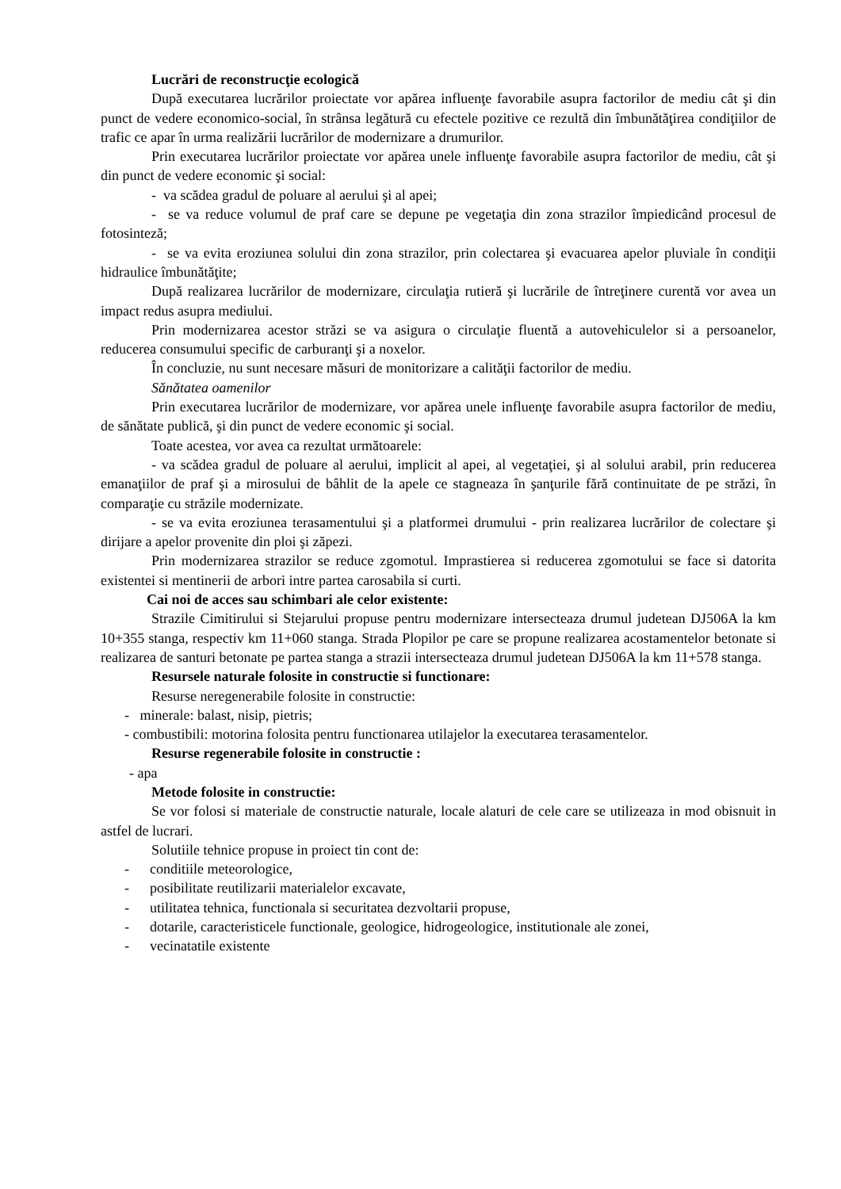Lucrări de reconstrucţie ecologică
După executarea lucrărilor proiectate vor apărea influenţe favorabile asupra factorilor de mediu cât şi din punct de vedere economico-social, în strânsa legătură cu efectele pozitive ce rezultă din îmbunătăţirea condiţiilor de trafic ce apar în urma realizării lucrărilor de modernizare a drumurilor.
Prin executarea lucrărilor proiectate vor apărea unele influenţe favorabile asupra factorilor de mediu, cât şi din punct de vedere economic şi social:
- va scădea gradul de poluare al aerului şi al apei;
- se va reduce volumul de praf care se depune pe vegetaţia din zona strazilor împiedicând procesul de fotosinteză;
- se va evita eroziunea solului din zona strazilor, prin colectarea şi evacuarea apelor pluviale în condiţii hidraulice îmbunătăţite;
După realizarea lucrărilor de modernizare, circulaţia rutieră şi lucrările de întreţinere curentă vor avea un impact redus asupra mediului.
Prin modernizarea acestor străzi se va asigura o circulaţie fluentă a autovehiculelor si a persoanelor, reducerea consumului specific de carburanţi şi a noxelor.
În concluzie, nu sunt necesare măsuri de monitorizare a calităţii factorilor de mediu.
Sănătatea oamenilor
Prin executarea lucrărilor de modernizare, vor apărea unele influenţe favorabile asupra factorilor de mediu, de sănătate publică, şi din punct de vedere economic şi social.
Toate acestea, vor avea ca rezultat următoarele:
- va scădea gradul de poluare al aerului, implicit al apei, al vegetaţiei, şi al solului arabil, prin reducerea emanaţiilor de praf şi a mirosului de bâhlit de la apele ce stagneaza în şanţurile fără continuitate de pe străzi, în comparaţie cu străzile modernizate.
- se va evita eroziunea terasamentului şi a platformei drumului - prin realizarea lucrărilor de colectare şi dirijare a apelor provenite din ploi şi zăpezi.
Prin modernizarea strazilor se reduce zgomotul. Imprastierea si reducerea zgomotului se face si datorita existentei si mentinerii de arbori intre partea carosabila si curti.
Cai noi de acces sau schimbari ale celor existente:
Strazile Cimitirului si Stejarului propuse pentru modernizare intersecteaza drumul judetean DJ506A la km 10+355 stanga, respectiv km 11+060 stanga. Strada Plopilor pe care se propune realizarea acostamentelor betonate si realizarea de santuri betonate pe partea stanga a strazii intersecteaza drumul judetean DJ506A la km 11+578 stanga.
Resursele naturale folosite in constructie si functionare:
Resurse neregenerabile folosite in constructie:
- minerale: balast, nisip, pietris;
- combustibili: motorina folosita pentru functionarea utilajelor la executarea terasamentelor.
Resurse regenerabile folosite in constructie :
- apa
Metode folosite in constructie:
Se vor folosi si materiale de constructie naturale, locale alaturi de cele care se utilizeaza in mod obisnuit in astfel de lucrari.
Solutiile tehnice propuse in proiect tin cont de:
- conditiile meteorologice,
- posibilitate reutilizarii materialelor excavate,
- utilitatea tehnica, functionala si securitatea dezvoltarii propuse,
- dotarile, caracteristicele functionale, geologice, hidrogeologice, institutionale ale zonei,
- vecinatatile existente